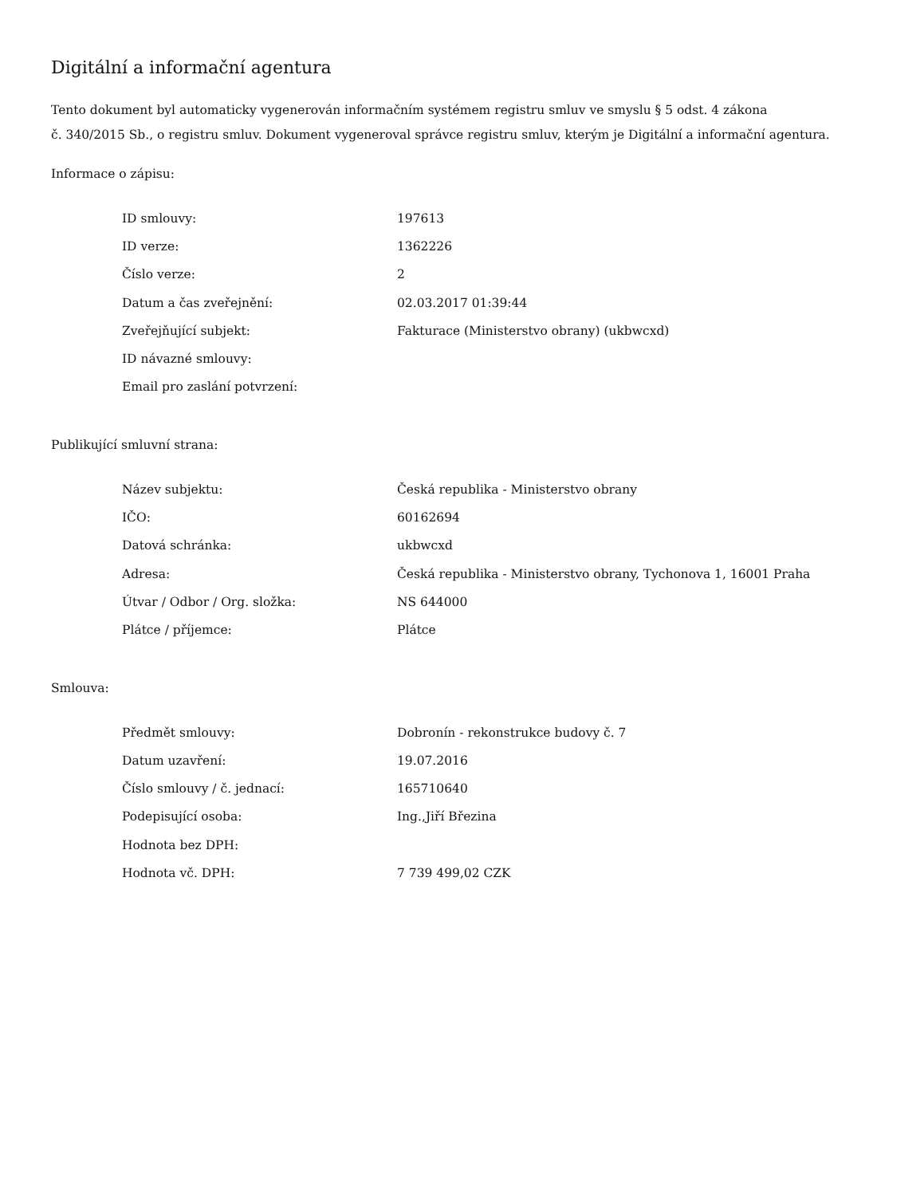Digitální a informační agentura
Tento dokument byl automaticky vygenerován informačním systémem registru smluv ve smyslu § 5 odst. 4 zákona
č. 340/2015 Sb., o registru smluv. Dokument vygeneroval správce registru smluv, kterým je Digitální a informační agentura.
Informace o zápisu:
| ID smlouvy: | 197613 |
| ID verze: | 1362226 |
| Číslo verze: | 2 |
| Datum a čas zveřejnění: | 02.03.2017 01:39:44 |
| Zveřejňující subjekt: | Fakturace (Ministerstvo obrany) (ukbwcxd) |
| ID návazné smlouvy: | |
| Email pro zaslání potvrzení: | |
Publikující smluvní strana:
| Název subjektu: | Česká republika - Ministerstvo obrany |
| IČO: | 60162694 |
| Datová schránka: | ukbwcxd |
| Adresa: | Česká republika - Ministerstvo obrany, Tychonova 1, 16001 Praha |
| Útvar / Odbor / Org. složka: | NS 644000 |
| Plátce / příjemce: | Plátce |
Smlouva:
| Předmět smlouvy: | Dobronín - rekonstrukce budovy č. 7 |
| Datum uzavření: | 19.07.2016 |
| Číslo smlouvy / č. jednací: | 165710640 |
| Podepisující osoba: | Ing.,Jiří Březina |
| Hodnota bez DPH: | |
| Hodnota vč. DPH: | 7 739 499,02 CZK |